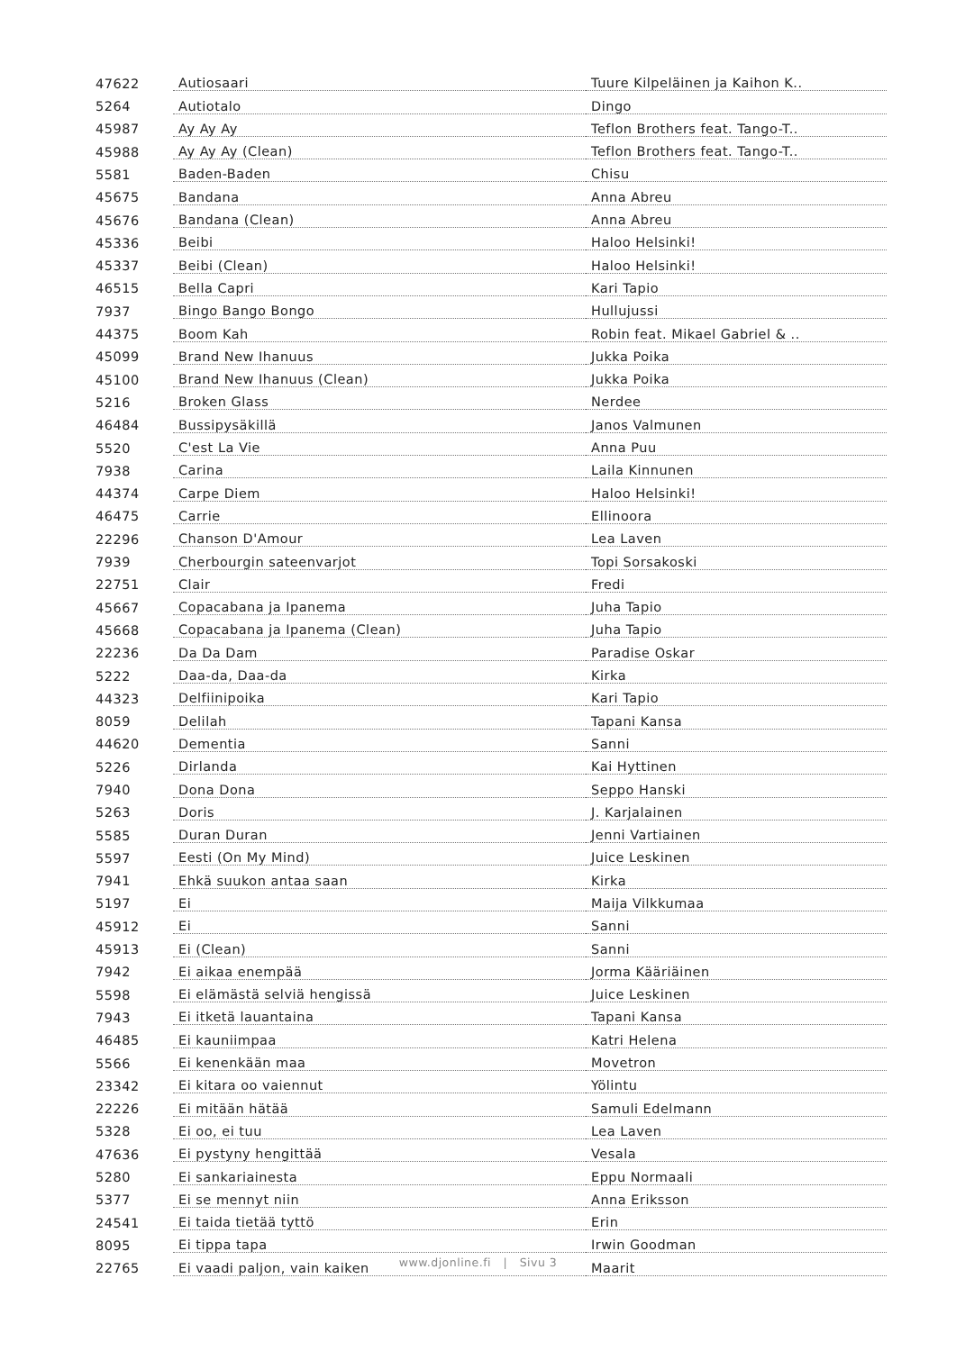| 47622 | Autiosaari | Tuure Kilpeläinen ja Kaihon K.. |
| 5264 | Autiotalo | Dingo |
| 45987 | Ay Ay Ay | Teflon Brothers feat. Tango-T.. |
| 45988 | Ay Ay Ay (Clean) | Teflon Brothers feat. Tango-T.. |
| 5581 | Baden-Baden | Chisu |
| 45675 | Bandana | Anna Abreu |
| 45676 | Bandana (Clean) | Anna Abreu |
| 45336 | Beibi | Haloo Helsinki! |
| 45337 | Beibi (Clean) | Haloo Helsinki! |
| 46515 | Bella Capri | Kari Tapio |
| 7937 | Bingo Bango Bongo | Hullujussi |
| 44375 | Boom Kah | Robin feat. Mikael Gabriel & .. |
| 45099 | Brand New Ihanuus | Jukka Poika |
| 45100 | Brand New Ihanuus (Clean) | Jukka Poika |
| 5216 | Broken Glass | Nerdee |
| 46484 | Bussipysäkillä | Janos Valmunen |
| 5520 | C'est La Vie | Anna Puu |
| 7938 | Carina | Laila Kinnunen |
| 44374 | Carpe Diem | Haloo Helsinki! |
| 46475 | Carrie | Ellinoora |
| 22296 | Chanson D'Amour | Lea Laven |
| 7939 | Cherbourgin sateenvarjot | Topi Sorsakoski |
| 22751 | Clair | Fredi |
| 45667 | Copacabana ja Ipanema | Juha Tapio |
| 45668 | Copacabana ja Ipanema (Clean) | Juha Tapio |
| 22236 | Da Da Dam | Paradise Oskar |
| 5222 | Daa-da, Daa-da | Kirka |
| 44323 | Delfiinipoika | Kari Tapio |
| 8059 | Delilah | Tapani Kansa |
| 44620 | Dementia | Sanni |
| 5226 | Dirlanda | Kai Hyttinen |
| 7940 | Dona Dona | Seppo Hanski |
| 5263 | Doris | J. Karjalainen |
| 5585 | Duran Duran | Jenni Vartiainen |
| 5597 | Eesti (On My Mind) | Juice Leskinen |
| 7941 | Ehkä suukon antaa saan | Kirka |
| 5197 | Ei | Maija Vilkkumaa |
| 45912 | Ei | Sanni |
| 45913 | Ei (Clean) | Sanni |
| 7942 | Ei aikaa enempää | Jorma Kääriäinen |
| 5598 | Ei elämästä selviä hengissä | Juice Leskinen |
| 7943 | Ei itketä lauantaina | Tapani Kansa |
| 46485 | Ei kauniimpaa | Katri Helena |
| 5566 | Ei kenenkään maa | Movetron |
| 23342 | Ei kitara oo vaiennut | Yölintu |
| 22226 | Ei mitään hätää | Samuli Edelmann |
| 5328 | Ei oo, ei tuu | Lea Laven |
| 47636 | Ei pystyny hengittää | Vesala |
| 5280 | Ei sankariainesta | Eppu Normaali |
| 5377 | Ei se mennyt niin | Anna Eriksson |
| 24541 | Ei taida tietää tyttö | Erin |
| 8095 | Ei tippa tapa | Irwin Goodman |
| 22765 | Ei vaadi paljon, vain kaiken | Maarit |
www.djonline.fi | Sivu 3